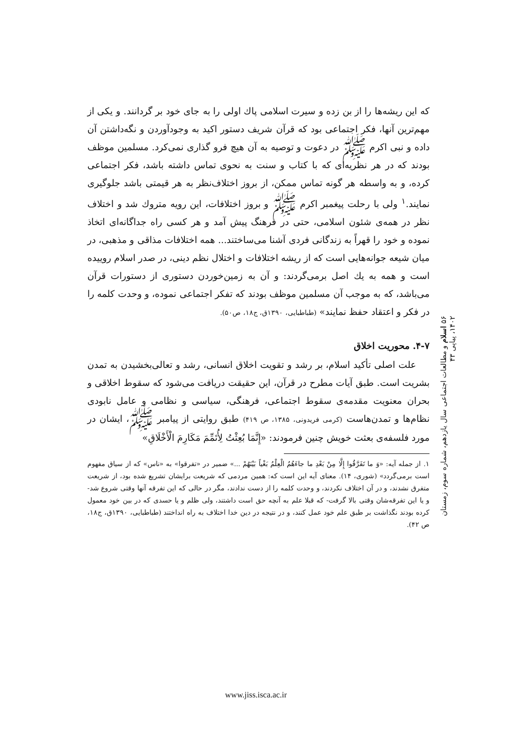که این ریشه‌ها را از بن زده و سیرت اسلامی پاك اولی را به جای خود بر گردانند. و یکی از مهم‌ترین آنها، فکر اجتماعی بود که قرآن شریف دستور اکید به وجودآوردن و نگه‌داشتن آن داده و نبی اکرم ﷺ در دعوت و توصیه به آن هیچ فرو گذاری نمی‌کرد. مسلمین موظف بودند که در هر نظریه‌ای که با کتاب و سنت به نحوی تماس داشته باشد، فکر اجتماعی کرده، و به واسطه هر گونه تماس ممکن، از بروز اختلاف‌نظر به هر قیمتی باشد جلوگیری نمایند.<sup>۱</sup> ولی با رحلت پیغمبر اکرم ﷺ و بروز اختلافات، این رویه متروك شد و اختلاف نظر در همه‌ی شئون اسلامی، حتی در فرهنگ پیش آمد و هر کسی راه جداگانه‌ای اتخاذ نموده و خود را قهراً به زندگانی فردی آشنا می‌ساختند... همه اختلافات مذاقی و مذهبی، در میان شیعه جوانه‌هایی است که از ریشه اختلافات و اختلال نظم دینی، در صدر اسلام روییده است و همه به یك اصل برمی‌گردند: و آن به زمین‌خوردن دستوری از دستورات قرآن می‌باشد، که به موجب آن مسلمین موظف بودند که تفکر اجتماعی نموده، و وحدت کلمه را در فکر و اعتقاد حفظ نمایند» (طباطبایی، ۱۳۹۰ق، ج۱۸، ص۵۰).
۴-۷. محوریت اخلاق
علت اصلی تأکید اسلام، بر رشد و تقویت اخلاق انسانی، رشد و تعالی‌بخشیدن به تمدن بشریت است. طبق آیات مطرح در قرآن، این حقیقت دریافت می‌شود که سقوط اخلاقی و بحران معنویت مقدمه‌ی سقوط اجتماعی، فرهنگی، سیاسی و نظامی و عامل نابودی نظام‌ها و تمدن‌هاست (کرمی فریدونی، ۱۳۸۵، ص ۴۱۹) طبق روایتی از پیامبر ﷺ، ایشان در مورد فلسفه‌ی بعثت خویش چنین فرمودند: «إِنَّمَا بُعِثْتُ لِأُتَمِّمَ مَکَارِمَ الْأَخْلَاقِ»
۱. از جمله آیه: «وَ ما تَفَرَّقُوا إِلَّا مِنْ بَعْدِ ما جاءَهُمُ الْعِلْمُ بَغْياً بَيْنَهُمْ ...» ضمیر در «تفرقوا» به «ناس» که از سیاق مفهوم است برمی‌گردد» (شوری، ۱۴). معنای آیه این است که: همین مردمی که شریعت برایشان تشریع شده بود، از شریعت متفرق نشدند، و در آن اختلاف نکردند، و وحدت کلمه را از دست ندادند، مگر در حالی که این تفرقه آنها وقتی شروع شد- و یا این تفرقه‌شان وقتی بالا گرفت- که قبلا علم به آنچه حق است داشتند، ولی ظلم و یا حسدی که در بین خود معمول کرده بودند نگذاشت بر طبق علم خود عمل کنند، و در نتیجه در دین خدا اختلاف به راه انداختند (طباطبایی، ۱۳۹۰ق، ج۱۸، ص ۴۲).
۵۶ اسلام و مطالعات اجتماعی سال یازدهم، شماره سوم، زمستان ۱۴۰۲، پیاپی ۴۳
www.jiss.isca.ac.ir